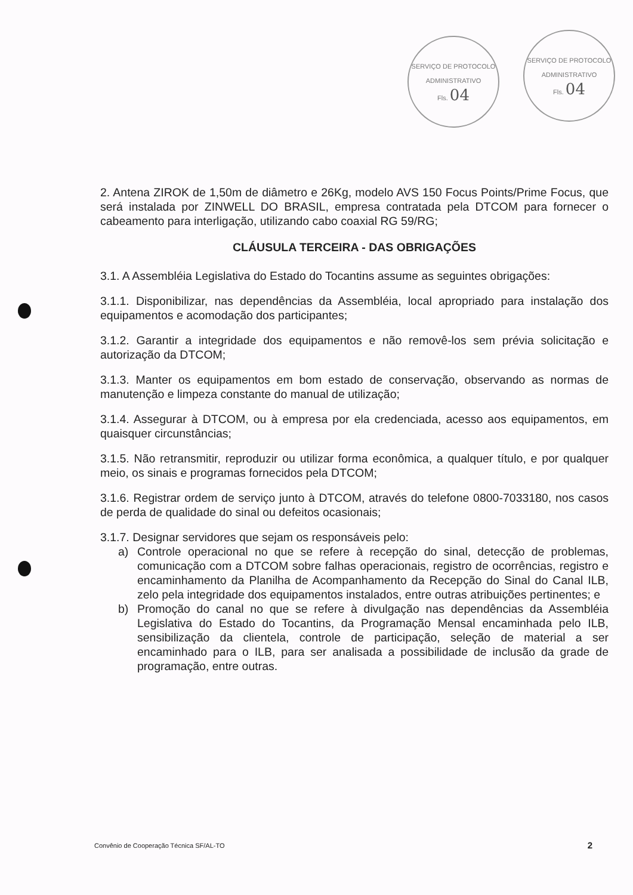SERVIÇO DE PROTOCOLO ADMINISTRATIVO
Fls. 04
SERVIÇO DE PROTOCOLO ADMINISTRATIVO
Fls. 04
2. Antena ZIROK de 1,50m de diâmetro e 26Kg, modelo AVS 150 Focus Points/Prime Focus, que será instalada por ZINWELL DO BRASIL, empresa contratada pela DTCOM para fornecer o cabeamento para interligação, utilizando cabo coaxial RG 59/RG;
CLÁUSULA TERCEIRA - DAS OBRIGAÇÕES
3.1. A Assembléia Legislativa do Estado do Tocantins assume as seguintes obrigações:
3.1.1. Disponibilizar, nas dependências da Assembléia, local apropriado para instalação dos equipamentos e acomodação dos participantes;
3.1.2. Garantir a integridade dos equipamentos e não removê-los sem prévia solicitação e autorização da DTCOM;
3.1.3. Manter os equipamentos em bom estado de conservação, observando as normas de manutenção e limpeza constante do manual de utilização;
3.1.4. Assegurar à DTCOM, ou à empresa por ela credenciada, acesso aos equipamentos, em quaisquer circunstâncias;
3.1.5. Não retransmitir, reproduzir ou utilizar forma econômica, a qualquer título, e por qualquer meio, os sinais e programas fornecidos pela DTCOM;
3.1.6. Registrar ordem de serviço junto à DTCOM, através do telefone 0800-7033180, nos casos de perda de qualidade do sinal ou defeitos ocasionais;
3.1.7. Designar servidores que sejam os responsáveis pelo:
a) Controle operacional no que se refere à recepção do sinal, detecção de problemas, comunicação com a DTCOM sobre falhas operacionais, registro de ocorrências, registro e encaminhamento da Planilha de Acompanhamento da Recepção do Sinal do Canal ILB, zelo pela integridade dos equipamentos instalados, entre outras atribuições pertinentes; e
b) Promoção do canal no que se refere à divulgação nas dependências da Assembléia Legislativa do Estado do Tocantins, da Programação Mensal encaminhada pelo ILB, sensibilização da clientela, controle de participação, seleção de material a ser encaminhado para o ILB, para ser analisada a possibilidade de inclusão da grade de programação, entre outras.
Convênio de Cooperação Técnica SF/AL-TO 2